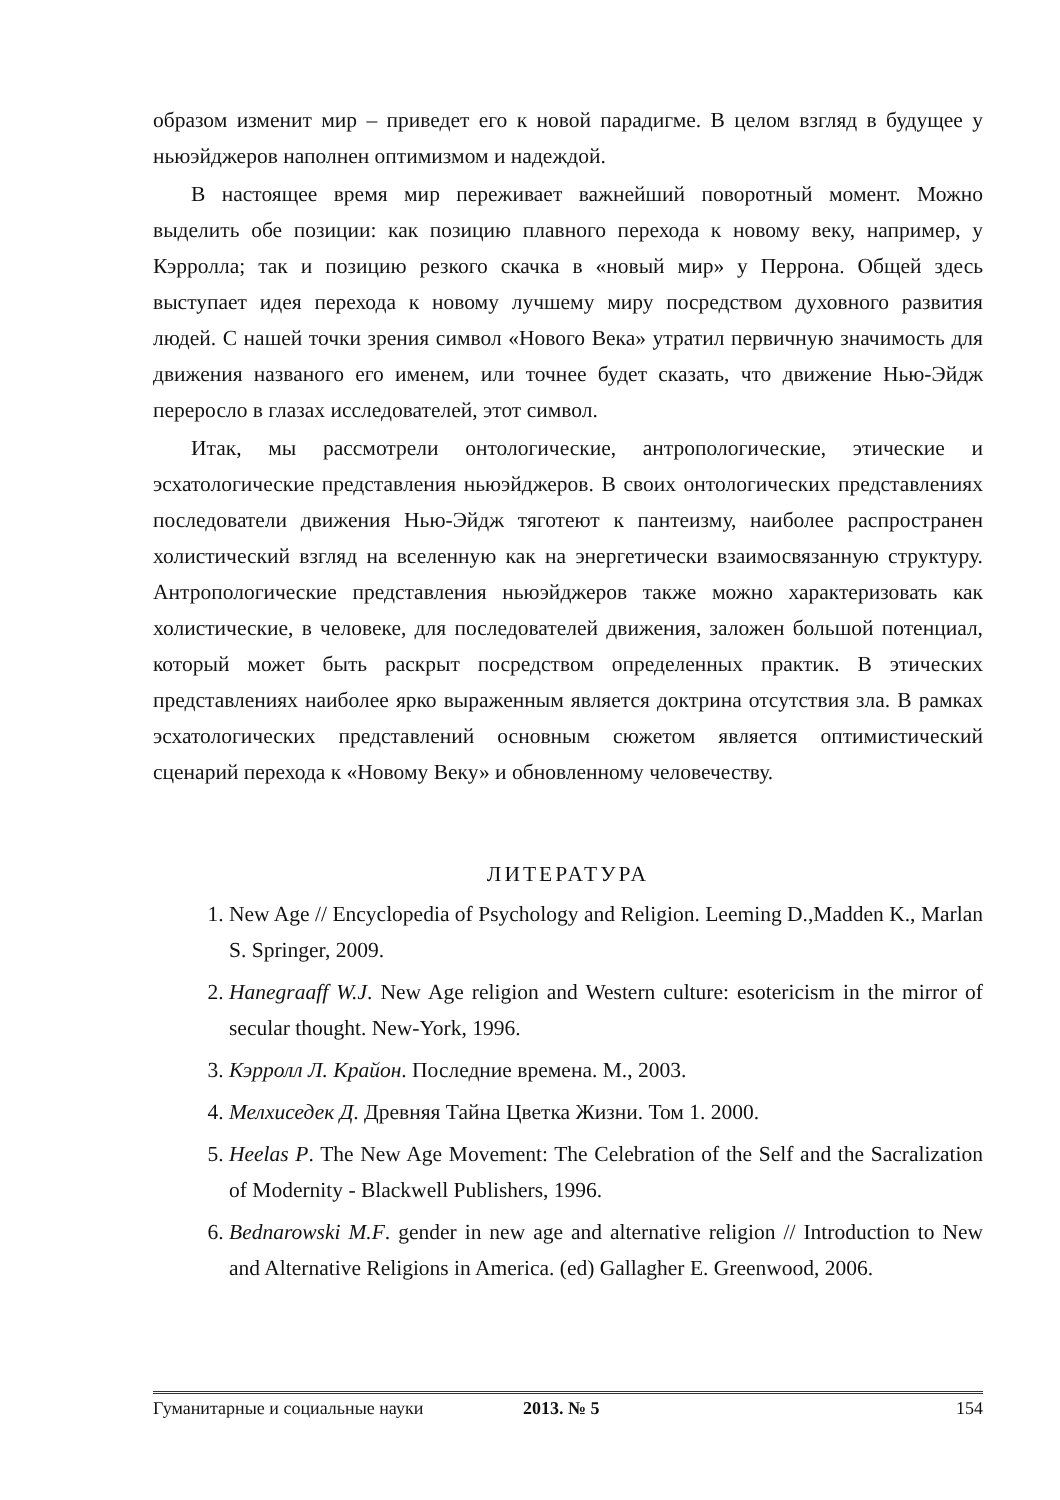образом изменит мир – приведет его к новой парадигме. В целом взгляд в будущее у ньюэйджеров наполнен оптимизмом и надеждой.
В настоящее время мир переживает важнейший поворотный момент. Можно выделить обе позиции: как позицию плавного перехода к новому веку, например, у Кэрролла; так и позицию резкого скачка в «новый мир» у Перрона. Общей здесь выступает идея перехода к новому лучшему миру посредством духовного развития людей. С нашей точки зрения символ «Нового Века» утратил первичную значимость для движения названого его именем, или точнее будет сказать, что движение Нью-Эйдж переросло в глазах исследователей, этот символ.
Итак, мы рассмотрели онтологические, антропологические, этические и эсхатологические представления ньюэйджеров. В своих онтологических представлениях последователи движения Нью-Эйдж тяготеют к пантеизму, наиболее распространен холистический взгляд на вселенную как на энергетически взаимосвязанную структуру. Антропологические представления ньюэйджеров также можно характеризовать как холистические, в человеке, для последователей движения, заложен большой потенциал, который может быть раскрыт посредством определенных практик. В этических представлениях наиболее ярко выраженным является доктрина отсутствия зла. В рамках эсхатологических представлений основным сюжетом является оптимистический сценарий перехода к «Новому Веку» и обновленному человечеству.
ЛИТЕРАТУРА
1. New Age // Encyclopedia of Psychology and Religion. Leeming D.,Madden K., Marlan S. Springer, 2009.
2. Hanegraaff W.J. New Age religion and Western culture: esotericism in the mirror of secular thought. New-York, 1996.
3. Кэрролл Л. Крайон. Последние времена. М., 2003.
4. Мелхиседек Д. Древняя Тайна Цветка Жизни. Том 1. 2000.
5. Heelas P. The New Age Movement: The Celebration of the Self and the Sacralization of Modernity - Blackwell Publishers, 1996.
6. Bednarowski M.F. gender in new age and alternative religion // Introduction to New and Alternative Religions in America. (ed) Gallagher E. Greenwood, 2006.
Гуманитарные и социальные науки 2013. № 5 154